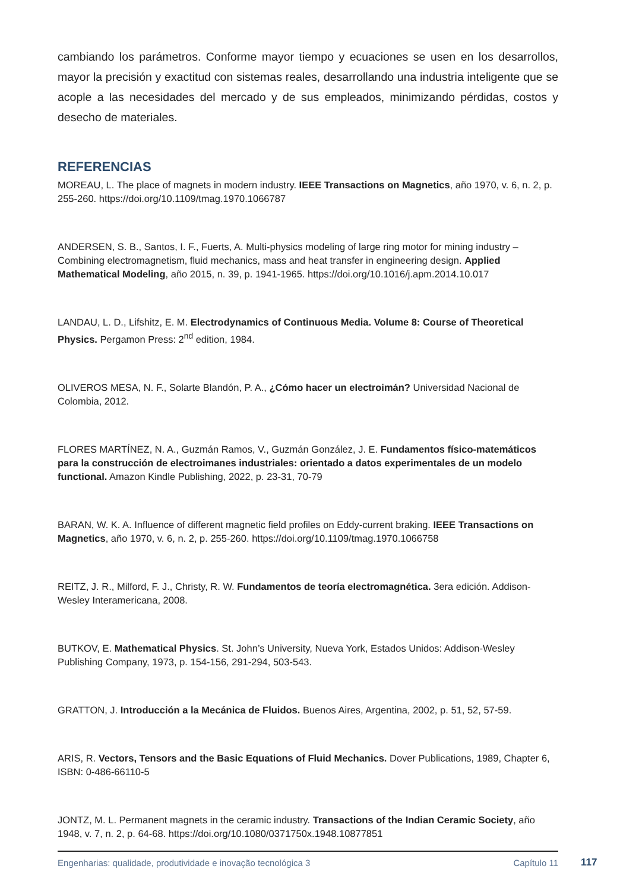cambiando los parámetros. Conforme mayor tiempo y ecuaciones se usen en los desarrollos, mayor la precisión y exactitud con sistemas reales, desarrollando una industria inteligente que se acople a las necesidades del mercado y de sus empleados, minimizando pérdidas, costos y desecho de materiales.
REFERENCIAS
MOREAU, L. The place of magnets in modern industry. IEEE Transactions on Magnetics, año 1970, v. 6, n. 2, p. 255-260. https://doi.org/10.1109/tmag.1970.1066787
ANDERSEN, S. B., Santos, I. F., Fuerts, A. Multi-physics modeling of large ring motor for mining industry – Combining electromagnetism, fluid mechanics, mass and heat transfer in engineering design. Applied Mathematical Modeling, año 2015, n. 39, p. 1941-1965. https://doi.org/10.1016/j.apm.2014.10.017
LANDAU, L. D., Lifshitz, E. M. Electrodynamics of Continuous Media. Volume 8: Course of Theoretical Physics. Pergamon Press: 2<sup>nd</sup> edition, 1984.
OLIVEROS MESA, N. F., Solarte Blandón, P. A., ¿Cómo hacer un electroimán? Universidad Nacional de Colombia, 2012.
FLORES MARTÍNEZ, N. A., Guzmán Ramos, V., Guzmán González, J. E. Fundamentos físico-matemáticos para la construcción de electroimanes industriales: orientado a datos experimentales de un modelo functional. Amazon Kindle Publishing, 2022, p. 23-31, 70-79
BARAN, W. K. A. Influence of different magnetic field profiles on Eddy-current braking. IEEE Transactions on Magnetics, año 1970, v. 6, n. 2, p. 255-260. https://doi.org/10.1109/tmag.1970.1066758
REITZ, J. R., Milford, F. J., Christy, R. W. Fundamentos de teoría electromagnética. 3era edición. Addison-Wesley Interamericana, 2008.
BUTKOV, E. Mathematical Physics. St. John’s University, Nueva York, Estados Unidos: Addison-Wesley Publishing Company, 1973, p. 154-156, 291-294, 503-543.
GRATTON, J. Introducción a la Mecánica de Fluidos. Buenos Aires, Argentina, 2002, p. 51, 52, 57-59.
ARIS, R. Vectors, Tensors and the Basic Equations of Fluid Mechanics. Dover Publications, 1989, Chapter 6, ISBN: 0-486-66110-5
JONTZ, M. L. Permanent magnets in the ceramic industry. Transactions of the Indian Ceramic Society, año 1948, v. 7, n. 2, p. 64-68. https://doi.org/10.1080/0371750x.1948.10877851
Engenharias: qualidade, produtividade e inovação tecnológica 3 Capítulo 11
117